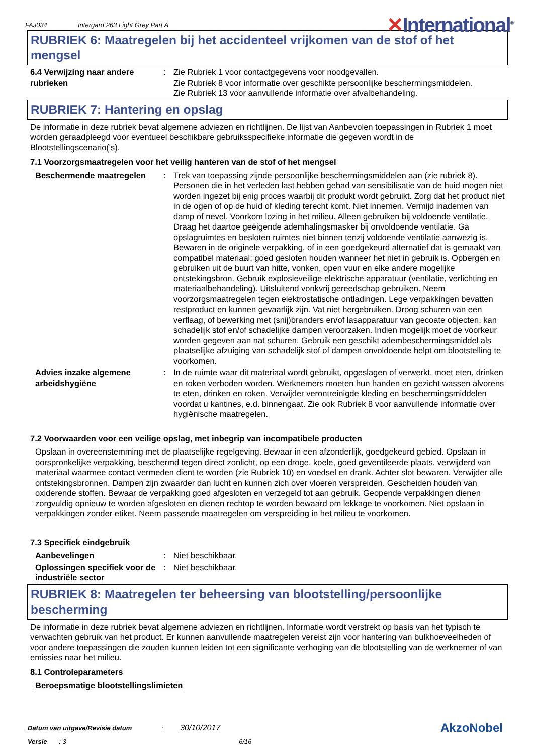FAJ034
Intergard 263 Light Grey Part A
✕International<sup>®</sup>
RUBRIEK 6: Maatregelen bij het accidenteel vrijkomen van de stof of het mengsel
6.4 Verwijzing naar andere rubrieken
: Zie Rubriek 1 voor contactgegevens voor noodgevallen.
Zie Rubriek 8 voor informatie over geschikte persoonlijke beschermingsmiddelen.
Zie Rubriek 13 voor aanvullende informatie over afvalbehandeling.
RUBRIEK 7: Hantering en opslag
De informatie in deze rubriek bevat algemene adviezen en richtlijnen. De lijst van Aanbevolen toepassingen in Rubriek 1 moet worden geraadpleegd voor eventueel beschikbare gebruiksspecifieke informatie die gegeven wordt in de Blootstellingscenario('s).
7.1 Voorzorgsmaatregelen voor het veilig hanteren van de stof of het mengsel
Beschermende maatregelen : Trek van toepassing zijnde persoonlijke beschermingsmiddelen aan (zie rubriek 8). Personen die in het verleden last hebben gehad van sensibilisatie van de huid mogen niet worden ingezet bij enig proces waarbij dit produkt wordt gebruikt. Zorg dat het product niet in de ogen of op de huid of kleding terecht komt. Niet innemen. Vermijd inademen van damp of nevel. Voorkom lozing in het milieu. Alleen gebruiken bij voldoende ventilatie. Draag het daartoe geëigende ademhalingsmasker bij onvoldoende ventilatie. Ga opslagruimtes en besloten ruimtes niet binnen tenzij voldoende ventilatie aanwezig is. Bewaren in de originele verpakking, of in een goedgekeurd alternatief dat is gemaakt van compatibel materiaal; goed gesloten houden wanneer het niet in gebruik is. Opbergen en gebruiken uit de buurt van hitte, vonken, open vuur en elke andere mogelijke ontstekingsbron. Gebruik explosieveilige elektrische apparatuur (ventilatie, verlichting en materiaalbehandeling). Uitsluitend vonkvrij gereedschap gebruiken. Neem voorzorgsmaatregelen tegen elektrostatische ontladingen. Lege verpakkingen bevatten restproduct en kunnen gevaarlijk zijn. Vat niet hergebruiken. Droog schuren van een verflaag, of bewerking met (snij)branders en/of lasapparatuur van gecoate objecten, kan schadelijk stof en/of schadelijke dampen veroorzaken. Indien mogelijk moet de voorkeur worden gegeven aan nat schuren. Gebruik een geschikt adembeschermingsmiddel als plaatselijke afzuiging van schadelijk stof of dampen onvoldoende helpt om blootstelling te voorkomen.
Advies inzake algemene arbeidshygiëne
: In de ruimte waar dit materiaal wordt gebruikt, opgeslagen of verwerkt, moet eten, drinken en roken verboden worden. Werknemers moeten hun handen en gezicht wassen alvorens te eten, drinken en roken. Verwijder verontreinigde kleding en beschermingsmiddelen voordat u kantines, e.d. binnengaat. Zie ook Rubriek 8 voor aanvullende informatie over hygiënische maatregelen.
7.2 Voorwaarden voor een veilige opslag, met inbegrip van incompatibele producten
Opslaan in overeenstemming met de plaatselijke regelgeving. Bewaar in een afzonderlijk, goedgekeurd gebied. Opslaan in oorspronkelijke verpakking, beschermd tegen direct zonlicht, op een droge, koele, goed geventileerde plaats, verwijderd van materiaal waarmee contact vermeden dient te worden (zie Rubriek 10) en voedsel en drank. Achter slot bewaren. Verwijder alle ontstekingsbronnen. Dampen zijn zwaarder dan lucht en kunnen zich over vloeren verspreiden. Gescheiden houden van oxiderende stoffen. Bewaar de verpakking goed afgesloten en verzegeld tot aan gebruik. Geopende verpakkingen dienen zorgvuldig opnieuw te worden afgesloten en dienen rechtop te worden bewaard om lekkage te voorkomen. Niet opslaan in verpakkingen zonder etiket. Neem passende maatregelen om verspreiding in het milieu te voorkomen.
7.3 Specifiek eindgebruik
Aanbevelingen : Niet beschikbaar.
Oplossingen specifiek voor de industriële sector
: Niet beschikbaar.
RUBRIEK 8: Maatregelen ter beheersing van blootstelling/persoonlijke bescherming
De informatie in deze rubriek bevat algemene adviezen en richtlijnen. Informatie wordt verstrekt op basis van het typisch te verwachten gebruik van het product. Er kunnen aanvullende maatregelen vereist zijn voor hantering van bulkhoeveelheden of voor andere toepassingen die zouden kunnen leiden tot een significante verhoging van de blootstelling van de werknemer of van emissies naar het milieu.
8.1 Controleparameters
Beroepsmatige blootstellingslimieten
Datum van uitgave/Revisie datum : 30/10/2017
Versie : 3 6/16
AkzoNobel